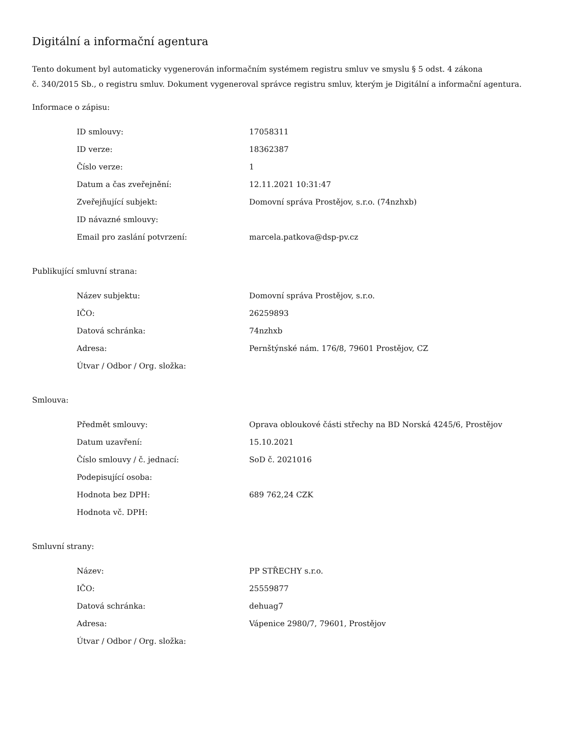Digitální a informační agentura
Tento dokument byl automaticky vygenerován informačním systémem registru smluv ve smyslu § 5 odst. 4 zákona
č. 340/2015 Sb., o registru smluv. Dokument vygeneroval správce registru smluv, kterým je Digitální a informační agentura.
Informace o zápisu:
| ID smlouvy: | 17058311 |
| ID verze: | 18362387 |
| Číslo verze: | 1 |
| Datum a čas zveřejnění: | 12.11.2021 10:31:47 |
| Zveřejňující subjekt: | Domovní správa Prostějov, s.r.o. (74nzhxb) |
| ID návazné smlouvy: | |
| Email pro zaslání potvrzení: | marcela.patkova@dsp-pv.cz |
Publikující smluvní strana:
| Název subjektu: | Domovní správa Prostějov, s.r.o. |
| IČO: | 26259893 |
| Datová schránka: | 74nzhxb |
| Adresa: | Pernštýnské nám. 176/8, 79601 Prostějov, CZ |
| Útvar / Odbor / Org. složka: | |
Smlouva:
| Předmět smlouvy: | Oprava obloukové části střechy na BD Norská 4245/6, Prostějov |
| Datum uzavření: | 15.10.2021 |
| Číslo smlouvy / č. jednací: | SoD č. 2021016 |
| Podepisující osoba: | |
| Hodnota bez DPH: | 689 762,24 CZK |
| Hodnota vč. DPH: | |
Smluvní strany:
| Název: | PP STŘECHY s.r.o. |
| IČO: | 25559877 |
| Datová schránka: | dehuag7 |
| Adresa: | Vápenice 2980/7, 79601, Prostějov |
| Útvar / Odbor / Org. složka: | |